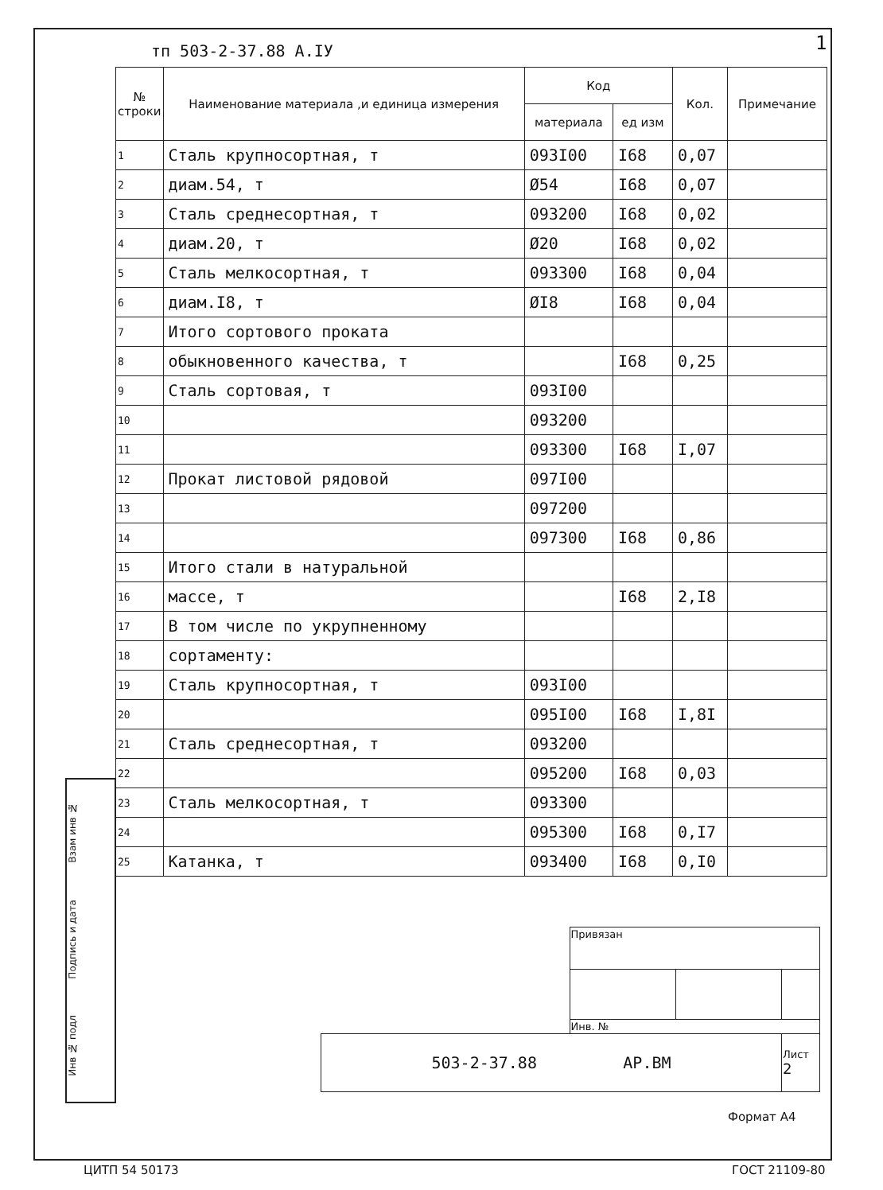тп 503-2-37.88 А.IУ 1
| № строки | Наименование материала ,и единица измерения | Код | | Кол. | Примечание |
| --- | --- | --- | --- | --- | --- |
| | | материала | ед изм | | |
| 1 | Сталь крупносортная, т | 093I00 | I68 | 0,07 | |
| 2 | диам.54, т | Ø54 | I68 | 0,07 | |
| 3 | Сталь среднесортная, т | 093200 | I68 | 0,02 | |
| 4 | диам.20, т | Ø20 | I68 | 0,02 | |
| 5 | Сталь мелкосортная, т | 093300 | I68 | 0,04 | |
| 6 | диам.I8, т | ØI8 | I68 | 0,04 | |
| 7 | Итого сортового проката | | | | |
| 8 | обыкновенного качества, т | | I68 | 0,25 | |
| 9 | Сталь сортовая, т | 093I00 | | | |
| 10 | | 093200 | | | |
| 11 | | 093300 | I68 | I,07 | |
| 12 | Прокат листовой рядовой | 097I00 | | | |
| 13 | | 097200 | | | |
| 14 | | 097300 | I68 | 0,86 | |
| 15 | Итого стали в натуральной | | | | |
| 16 | массе, т | | I68 | 2,I8 | |
| 17 | В том числе по укрупненному | | | | |
| 18 | сортаменту: | | | | |
| 19 | Сталь крупносортная, т | 093I00 | | | |
| 20 | | 095I00 | I68 | I,8I | |
| 21 | Сталь среднесортная, т | 093200 | | | |
| 22 | | 095200 | I68 | 0,03 | |
| 23 | Сталь мелкосортная, т | 093300 | | | |
| 24 | | 095300 | I68 | 0,I7 | |
| 25 | Катанка, т | 093400 | I68 | 0,I0 | |
Взам инв №
Подпись и дата
Инв № подл
| | Привязан | | |
| | Инв. № | | |
| 503-2-37.88 АР.ВМ | | | Лист 2 |
Формат А4
ЦИТП 54 50173 ГОСТ 21109-80